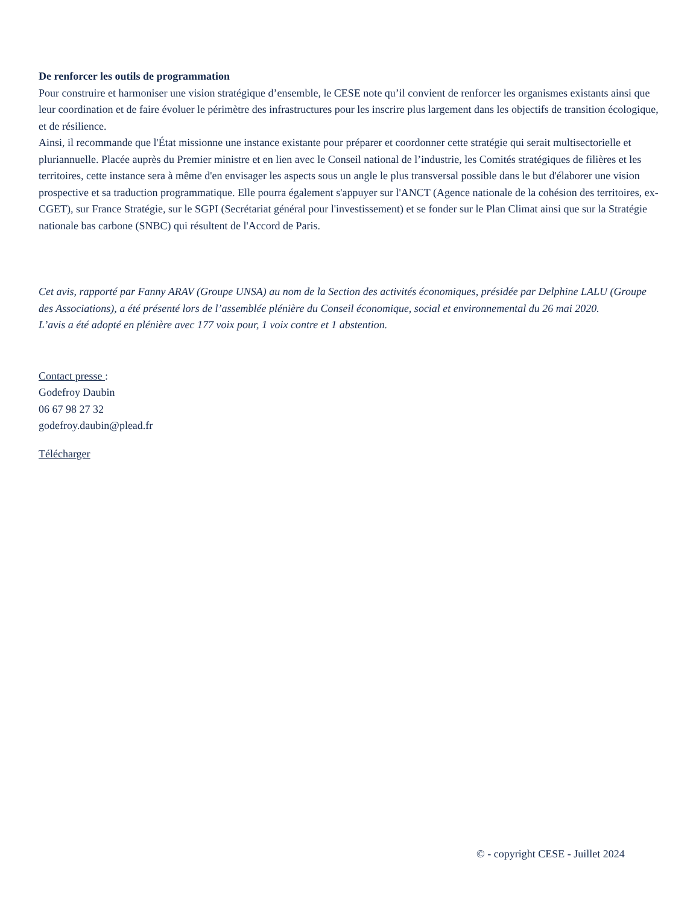De renforcer les outils de programmation
Pour construire et harmoniser une vision stratégique d’ensemble, le CESE note qu’il convient de renforcer les organismes existants ainsi que leur coordination et de faire évoluer le périmètre des infrastructures pour les inscrire plus largement dans les objectifs de transition écologique, et de résilience.
Ainsi, il recommande que l'État missionne une instance existante pour préparer et coordonner cette stratégie qui serait multisectorielle et pluriannuelle. Placée auprès du Premier ministre et en lien avec le Conseil national de l’industrie, les Comités stratégiques de filières et les territoires, cette instance sera à même d'en envisager les aspects sous un angle le plus transversal possible dans le but d'élaborer une vision prospective et sa traduction programmatique. Elle pourra également s'appuyer sur l'ANCT (Agence nationale de la cohésion des territoires, ex-CGET), sur France Stratégie, sur le SGPI (Secrétariat général pour l'investissement) et se fonder sur le Plan Climat ainsi que sur la Stratégie nationale bas carbone (SNBC) qui résultent de l'Accord de Paris.
Cet avis, rapporté par Fanny ARAV (Groupe UNSA) au nom de la Section des activités économiques, présidée par Delphine LALU (Groupe des Associations), a été présenté lors de l’assemblée plénière du Conseil économique, social et environnemental du 26 mai 2020.
L’avis a été adopté en plénière avec 177 voix pour, 1 voix contre et 1 abstention.
Contact presse :
Godefroy Daubin
06 67 98 27 32
godefroy.daubin@plead.fr
Télécharger
© - copyright CESE - Juillet 2024